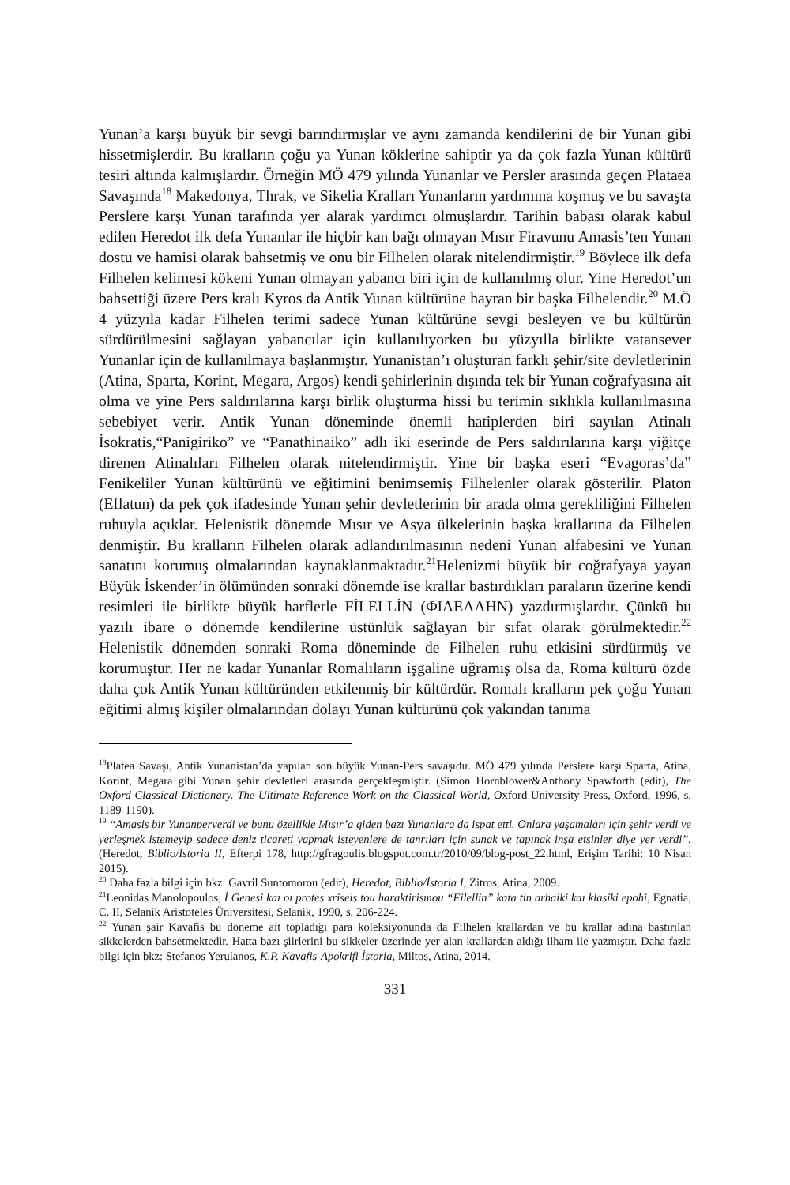Yunan’a karşı büyük bir sevgi barındırmışlar ve aynı zamanda kendilerini de bir Yunan gibi hissetmişlerdir. Bu kralların çoğu ya Yunan köklerine sahiptir ya da çok fazla Yunan kültürü tesiri altında kalmışlardır. Örneğin MÖ 479 yılında Yunanlar ve Persler arasında geçen Plataea Savaşında<sup>18</sup> Makedonya, Thrak, ve Sikelia Kralları Yunanların yardımına koşmuş ve bu savaşta Perslere karşı Yunan tarafında yer alarak yardımcı olmuşlardır. Tarihin babası olarak kabul edilen Heredot ilk defa Yunanlar ile hiçbir kan bağı olmayan Mısır Firavunu Amasis’ten Yunan dostu ve hamisi olarak bahsetmiş ve onu bir Filhelen olarak nitelendirmiştir.<sup>19</sup> Böylece ilk defa Filhelen kelimesi kökeni Yunan olmayan yabancı biri için de kullanılmış olur. Yine Heredot’un bahsettiği üzere Pers kralı Kyros da Antik Yunan kültürüne hayran bir başka Filhelendir.<sup>20</sup> M.Ö 4 yüzyıla kadar Filhelen terimi sadece Yunan kültürüne sevgi besleyen ve bu kültürün sürdürülmesini sağlayan yabancılar için kullanılıyorken bu yüzyılla birlikte vatansever Yunanlar için de kullanılmaya başlanmıştır. Yunanistan’ı oluşturan farklı şehir/site devletlerinin (Atina, Sparta, Korint, Megara, Argos) kendi şehirlerinin dışında tek bir Yunan coğrafyasına ait olma ve yine Pers saldırılarına karşı birlik oluşturma hissi bu terimin sıklıkla kullanılmasına sebebiyet verir. Antik Yunan döneminde önemli hatiplerden biri sayılan Atinalı İsokratis,“Panigiriko” ve “Panathinaiko” adlı iki eserinde de Pers saldırılarına karşı yiğitçe direnen Atinalıları Filhelen olarak nitelendirmiştir. Yine bir başka eseri “Evagoras’da” Fenikeliler Yunan kültürünü ve eğitimini benimsemiş Filhelenler olarak gösterilir. Platon (Eflatun) da pek çok ifadesinde Yunan şehir devletlerinin bir arada olma gerekliliğini Filhelen ruhuyla açıklar. Helenistik dönemde Mısır ve Asya ülkelerinin başka krallarına da Filhelen denmiştir. Bu kralların Filhelen olarak adlandırılmasının nedeni Yunan alfabesini ve Yunan sanatını korumuş olmalarından kaynaklanmaktadır.<sup>21</sup>Helenizmi büyük bir coğrafyaya yayan Büyük İskender’in ölümünden sonraki dönemde ise krallar bastırdıkları paraların üzerine kendi resimleri ile birlikte büyük harflerle FİLELLİN (ΦΙΛΕΛΛΗΝ) yazdırmışlardır. Çünkü bu yazılı ibare o dönemde kendilerine üstünlük sağlayan bir sıfat olarak görülmektedir.<sup>22</sup> Helenistik dönemden sonraki Roma döneminde de Filhelen ruhu etkisini sürdürmüş ve korumuştur. Her ne kadar Yunanlar Romalıların işgaline uğramış olsa da, Roma kültürü özde daha çok Antik Yunan kültüründen etkilenmiş bir kültürdür. Romalı kralların pek çoğu Yunan eğitimi almış kişiler olmalarından dolayı Yunan kültürünü çok yakından tanıma
<sup>18</sup> Platea Savaşı, Antik Yunanistan’da yapılan son büyük Yunan-Pers savaşıdır. MÖ 479 yılında Perslere karşı Sparta, Atina, Korint, Megara gibi Yunan şehir devletleri arasında gerçekleşmiştir. (Simon Hornblower&Anthony Spawforth (edit), The Oxford Classical Dictionary. The Ultimate Reference Work on the Classical World, Oxford University Press, Oxford, 1996, s. 1189-1190).
<sup>19</sup> “Amasis bir Yunanperverdi ve bunu özellikle Mısır’a giden bazı Yunanlara da ispat etti. Onlara yaşamaları için şehir verdi ve yerleşmek istemeyip sadece deniz ticareti yapmak isteyenlere de tanrıları için sunak ve tapınak inşa etsinler diye yer verdi”.(Heredot, Biblio/İstoria II, Efterpi 178, http://gfragoulis.blogspot.com.tr/2010/09/blog-post_22.html, Erişim Tarihi: 10 Nisan 2015).
<sup>20</sup> Daha fazla bilgi için bkz: Gavril Suntomorou (edit), Heredot, Biblio/İstoria I, Zitros, Atina, 2009.
<sup>21</sup> Leonidas Manolopoulos, İ Genesi kaı oı protes xriseis tou haraktirismou “Filellin” kata tin arhaiki kaı klasiki epohi, Egnatia, C. II, Selanik Aristoteles Üniversitesi, Selanik, 1990, s. 206-224.
<sup>22</sup> Yunan şair Kavafis bu döneme ait topladığı para koleksiyonunda da Filhelen krallardan ve bu krallar adına bastırılan sikkelerden bahsetmektedir. Hatta bazı şiirlerini bu sikkeler üzerinde yer alan krallardan aldığı ilham ile yazmıştır. Daha fazla bilgi için bkz: Stefanos Yerulanos, K.P. Kavafis-Apokrifi İstoria, Miltos, Atina, 2014.
331